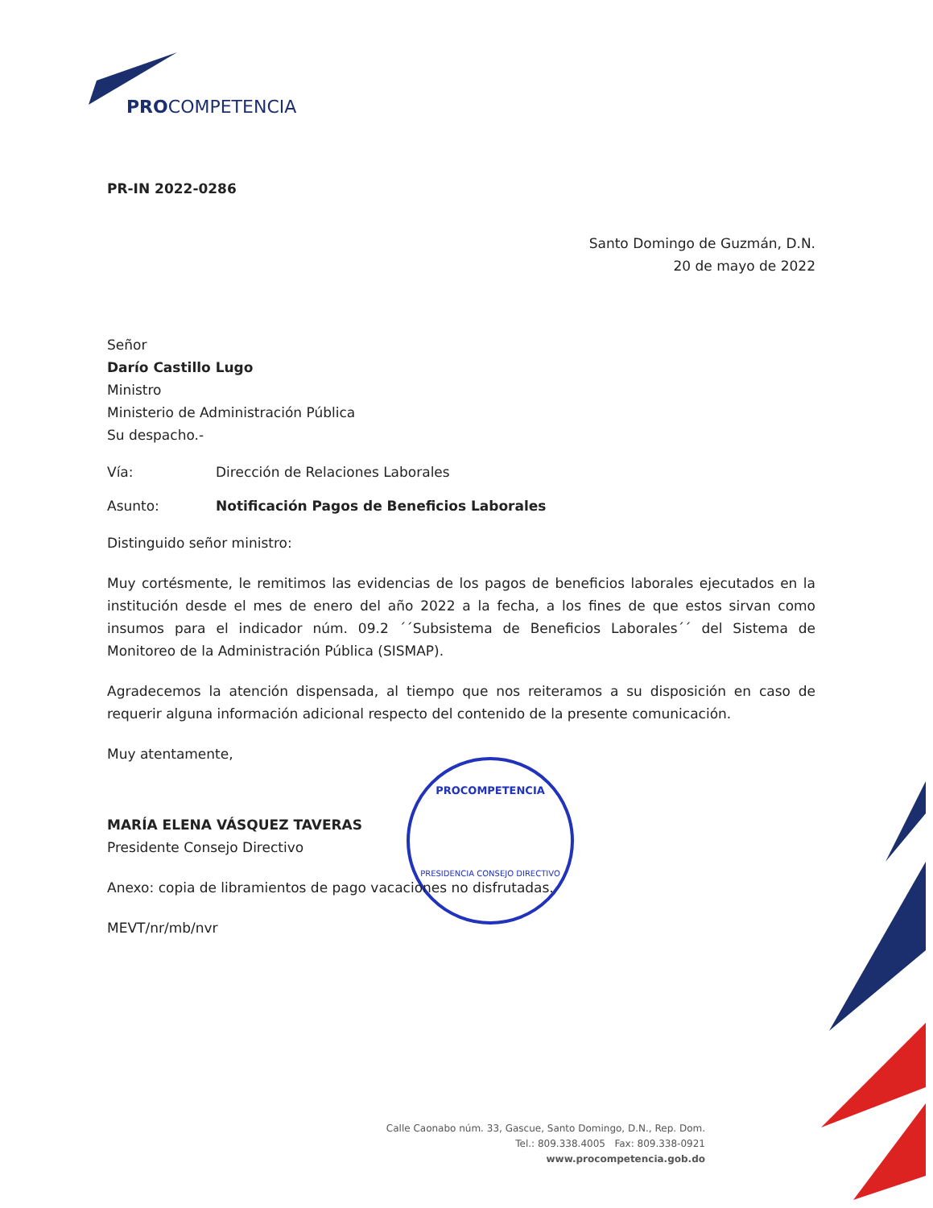PROCOMPETENCIA
PRESIDENCIA CONSEJO DIRECTIVO
PROCOMPETENCIA
PR-IN 2022-0286
Santo Domingo de Guzmán, D.N.
20 de mayo de 2022
Señor
Darío Castillo Lugo
Ministro
Ministerio de Administración Pública
Su despacho.-
Vía: Dirección de Relaciones Laborales
Asunto: Notificación Pagos de Beneficios Laborales
Distinguido señor ministro:
Muy cortésmente, le remitimos las evidencias de los pagos de beneficios laborales ejecutados en la institución desde el mes de enero del año 2022 a la fecha, a los fines de que estos sirvan como insumos para el indicador núm. 09.2 ´´Subsistema de Beneficios Laborales´´ del Sistema de Monitoreo de la Administración Pública (SISMAP).
Agradecemos la atención dispensada, al tiempo que nos reiteramos a su disposición en caso de requerir alguna información adicional respecto del contenido de la presente comunicación.
Muy atentamente,
MARÍA ELENA VÁSQUEZ TAVERAS
Presidente Consejo Directivo
Anexo: copia de libramientos de pago vacaciones no disfrutadas.
MEVT/nr/mb/nvr
Calle Caonabo núm. 33, Gascue, Santo Domingo, D.N., Rep. Dom.
Tel.: 809.338.4005 Fax: 809.338-0921
www.procompetencia.gob.do